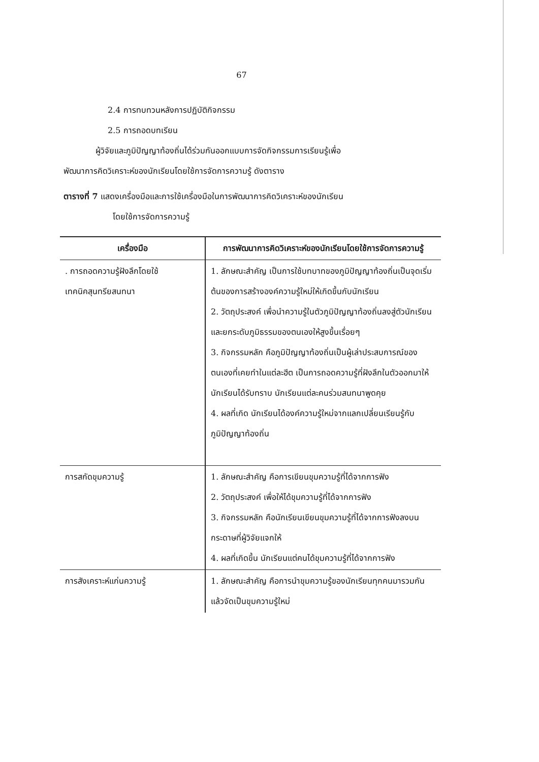67
2.4 การทบทวนหลังการปฏิบัติกิจกรรม
2.5 การถอดบทเรียน
ผู้วิจัยและภูมิปัญญาท้องถิ่นได้ร่วมกันออกแบบการจัดกิจกรรมการเรียนรู้เพื่อ
พัฒนาการคิดวิเคราะห์ของนักเรียนโดยใช้การจัดการความรู้ ดังตาราง
ตารางที่ 7 แสดงเครื่องมือและการใช้เครื่องมือในการพัฒนาการคิดวิเคราะห์ของนักเรียน
โดยใช้การจัดการความรู้
| เครื่องมือ | การพัฒนาการคิดวิเคราะห์ของนักเรียนโดยใช้การจัดการความรู้ |
| --- | --- |
| . การถอดความรู้ฝังลึกโดยใช้ เทคนิคสุนทรียสนทนา | 1. ลักษณะสำคัญ เป็นการใช้บทบาทของภูมิปัญญาท้องถิ่นเป็นจุดเริ่มต้นของการสร้างองค์ความรู้ใหม่ให้เกิดขึ้นกับนักเรียน 2. วัตถุประสงค์ เพื่อนำความรู้ในตัวภูมิปัญญาท้องถิ่นลงสู่ตัวนักเรียน และยกระดับภูมิธรรมของตนเองให้สูงขึ้นเรื่อยๆ 3. กิจกรรมหลัก คือภูมิปัญญาท้องถิ่นเป็นผู้เล่าประสบการณ์ของตนเองที่เคยทำในแต่ละฮีต เป็นการถอดความรู้ที่ฝังลึกในตัวออกมาให้นักเรียนได้รับทราบ นักเรียนแต่ละคนร่วมสนทนาพูดคุย 4. ผลที่เกิด นักเรียนได้องค์ความรู้ใหม่จากแลกเปลี่ยนเรียนรู้กับภูมิปัญญาท้องถิ่น |
| การสกัดขุมความรู้ | 1. ลักษณะสำคัญ คือการเขียนขุมความรู้ที่ได้จากการฟัง 2. วัตถุประสงค์ เพื่อให้ได้ขุมความรู้ที่ได้จากการฟัง 3. กิจกรรมหลัก คือนักเรียนเขียนขุมความรู้ที่ได้จากการฟังลงบนกระดาษที่ผู้วิจัยแจกให้ 4. ผลที่เกิดขึ้น นักเรียนแต่คนได้ขุมความรู้ที่ได้จากการฟัง |
| การสังเคราะห์แก่นความรู้ | 1. ลักษณะสำคัญ คือการนำขุมความรู้ของนักเรียนทุกคนมารวมกันแล้วจัดเป็นขุมความรู้ใหม่ |